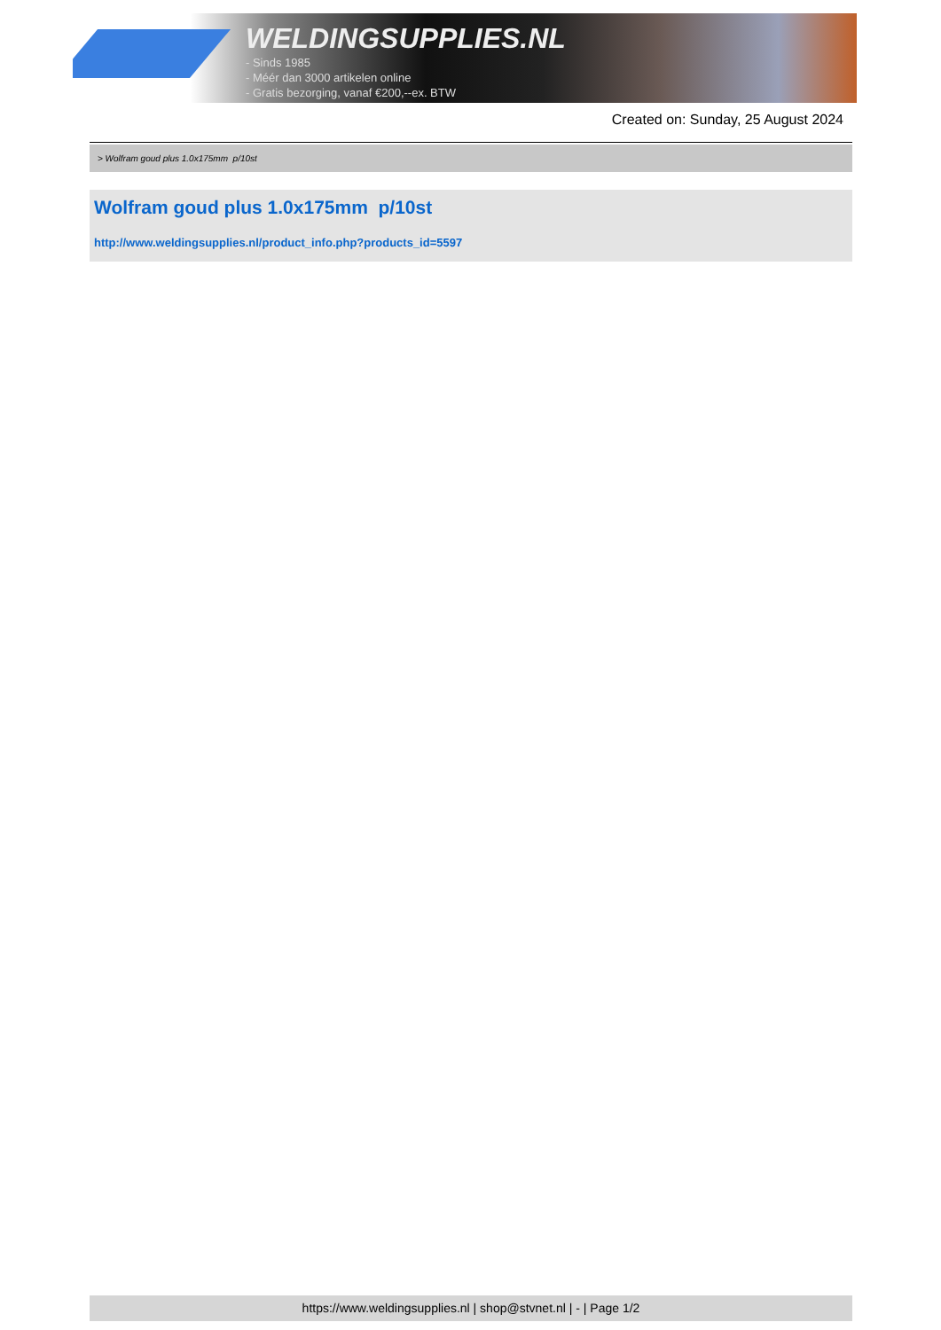WELDINGSUPPLIES.NL
- Sinds 1985
- Méér dan 3000 artikelen online
- Gratis bezorging, vanaf €200,--ex. BTW
Created on: Sunday, 25 August 2024
> Wolfram goud plus 1.0x175mm p/10st
Wolfram goud plus 1.0x175mm p/10st
http://www.weldingsupplies.nl/product_info.php?products_id=5597
https://www.weldingsupplies.nl | shop@stvnet.nl | - | Page 1/2